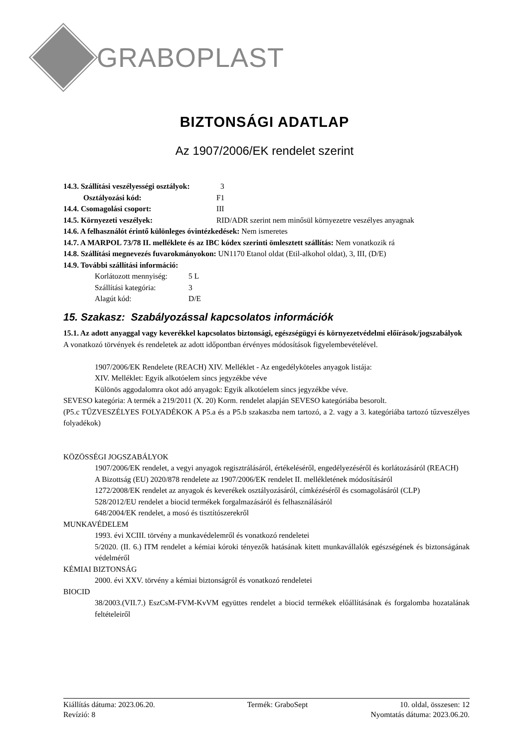GRABOPLAST
BIZTONSÁGI ADATLAP
Az 1907/2006/EK rendelet szerint
14.3. Szállítási veszélyességi osztályok: 3
Osztályozási kód: F1
14.4. Csomagolási csoport: III
14.5. Környezeti veszélyek: RID/ADR szerint nem minősül környezetre veszélyes anyagnak
14.6. A felhasználót érintő különleges óvintézkedések: Nem ismeretes
14.7. A MARPOL 73/78 II. melléklete és az IBC kódex szerinti ömlesztett szállítás: Nem vonatkozik rá
14.8. Szállítási megnevezés fuvarokmányokon: UN1170 Etanol oldat (Etil-alkohol oldat), 3, III, (D/E)
14.9. További szállítási információ:
Korlátozott mennyiség: 5 L
Szállítási kategória: 3
Alagút kód: D/E
15. Szakasz: Szabályozással kapcsolatos információk
15.1. Az adott anyaggal vagy keverékkel kapcsolatos biztonsági, egészségügyi és környezetvédelmi előírások/jogszabályok
A vonatkozó törvények és rendeletek az adott időpontban érvényes módosítások figyelembevételével.
1907/2006/EK Rendelete (REACH) XIV. Melléklet - Az engedélyköteles anyagok listája:
XIV. Melléklet: Egyik alkotóelem sincs jegyzékbe véve
Különös aggodalomra okot adó anyagok: Egyik alkotóelem sincs jegyzékbe véve.
SEVESO kategória: A termék a 219/2011 (X. 20) Korm. rendelet alapján SEVESO kategóriába besorolt.
(P5.c TŰZVESZÉLYES FOLYADÉKOK A P5.a és a P5.b szakaszba nem tartozó, a 2. vagy a 3. kategóriába tartozó tűzveszélyes folyadékok)
KÖZÖSSÉGI JOGSZABÁLYOK
1907/2006/EK rendelet, a vegyi anyagok regisztrálásáról, értékeléséről, engedélyezéséről és korlátozásáról (REACH)
A Bizottság (EU) 2020/878 rendelete az 1907/2006/EK rendelet II. mellékletének módosításáról
1272/2008/EK rendelet az anyagok és keverékek osztályozásáról, címkézéséről és csomagolásáról (CLP)
528/2012/EU rendelet a biocid termékek forgalmazásáról és felhasználásáról
648/2004/EK rendelet, a mosó és tisztítószerekről
MUNKAVÉDELEM
1993. évi XCIII. törvény a munkavédelemről és vonatkozó rendeletei
5/2020. (II. 6.) ITM rendelet a kémiai kóroki tényezők hatásának kitett munkavállalók egészségének és biztonságának védelméről
KÉMIAI BIZTONSÁG
2000. évi XXV. törvény a kémiai biztonságról és vonatkozó rendeletei
BIOCID
38/2003.(VII.7.) EszCsM-FVM-KvVM együttes rendelet a biocid termékek előállításának és forgalomba hozatalának feltételeiről
Kiállítás dátuma: 2023.06.20. Termék: GraboSept 10. oldal, összesen: 12
Revízió: 8 Nyomtatás dátuma: 2023.06.20.